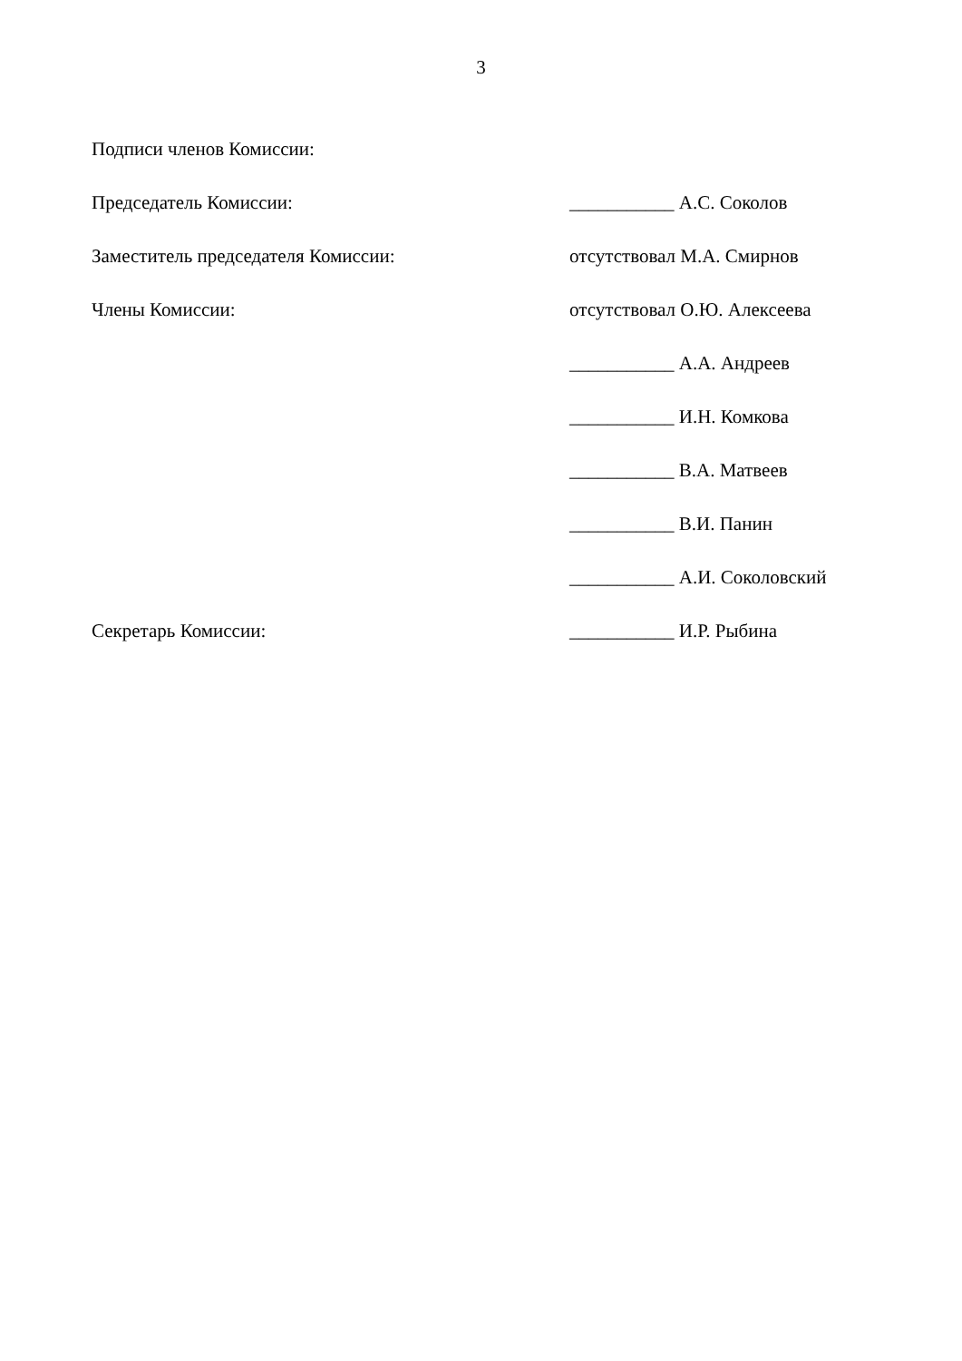3
Подписи членов Комиссии:
| Председатель Комиссии: | ___________ А.С. Соколов |
| Заместитель председателя Комиссии: | отсутствовал М.А. Смирнов |
| Члены Комиссии: | отсутствовал О.Ю. Алексеева |
| | ___________ А.А. Андреев |
| | ___________ И.Н. Комкова |
| | ___________ В.А. Матвеев |
| | ___________ В.И. Панин |
| | ___________ А.И. Соколовский |
| Секретарь Комиссии: | ___________ И.Р. Рыбина |